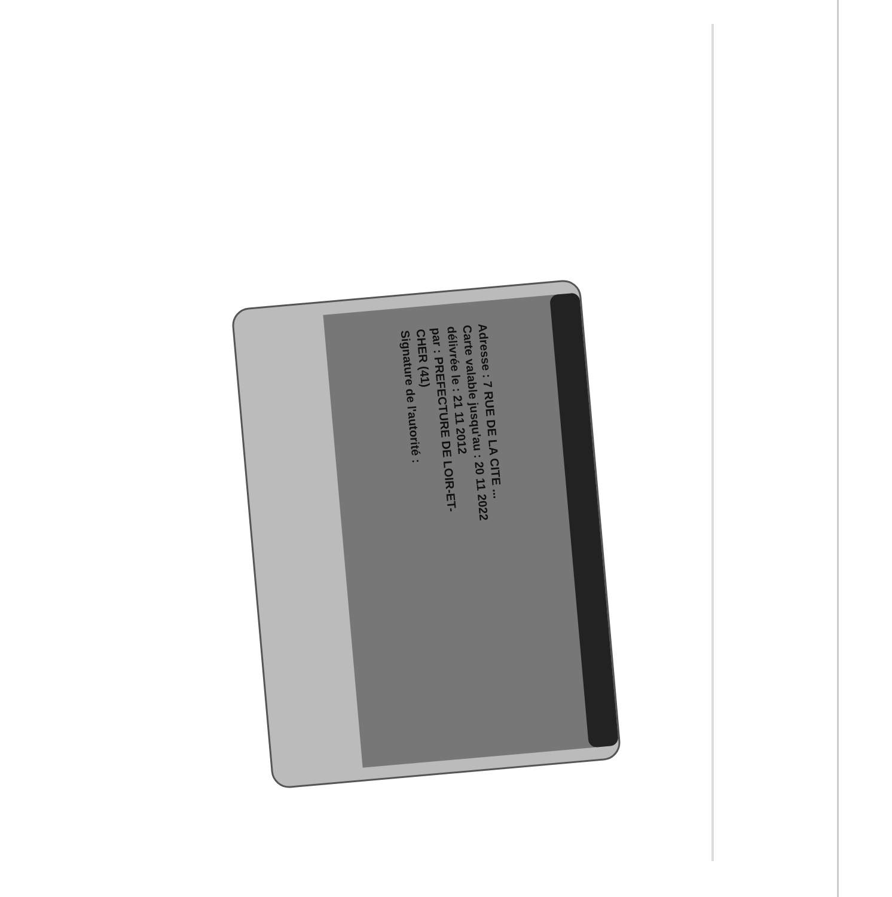Adresse : 7 RUE DE LA CITE ...
Carte valable jusqu'au : 20 11 2022
délivrée le : 21 11 2012
par : PREFECTURE DE LOIR-ET-CHER (41)
Signature de l'autorité :